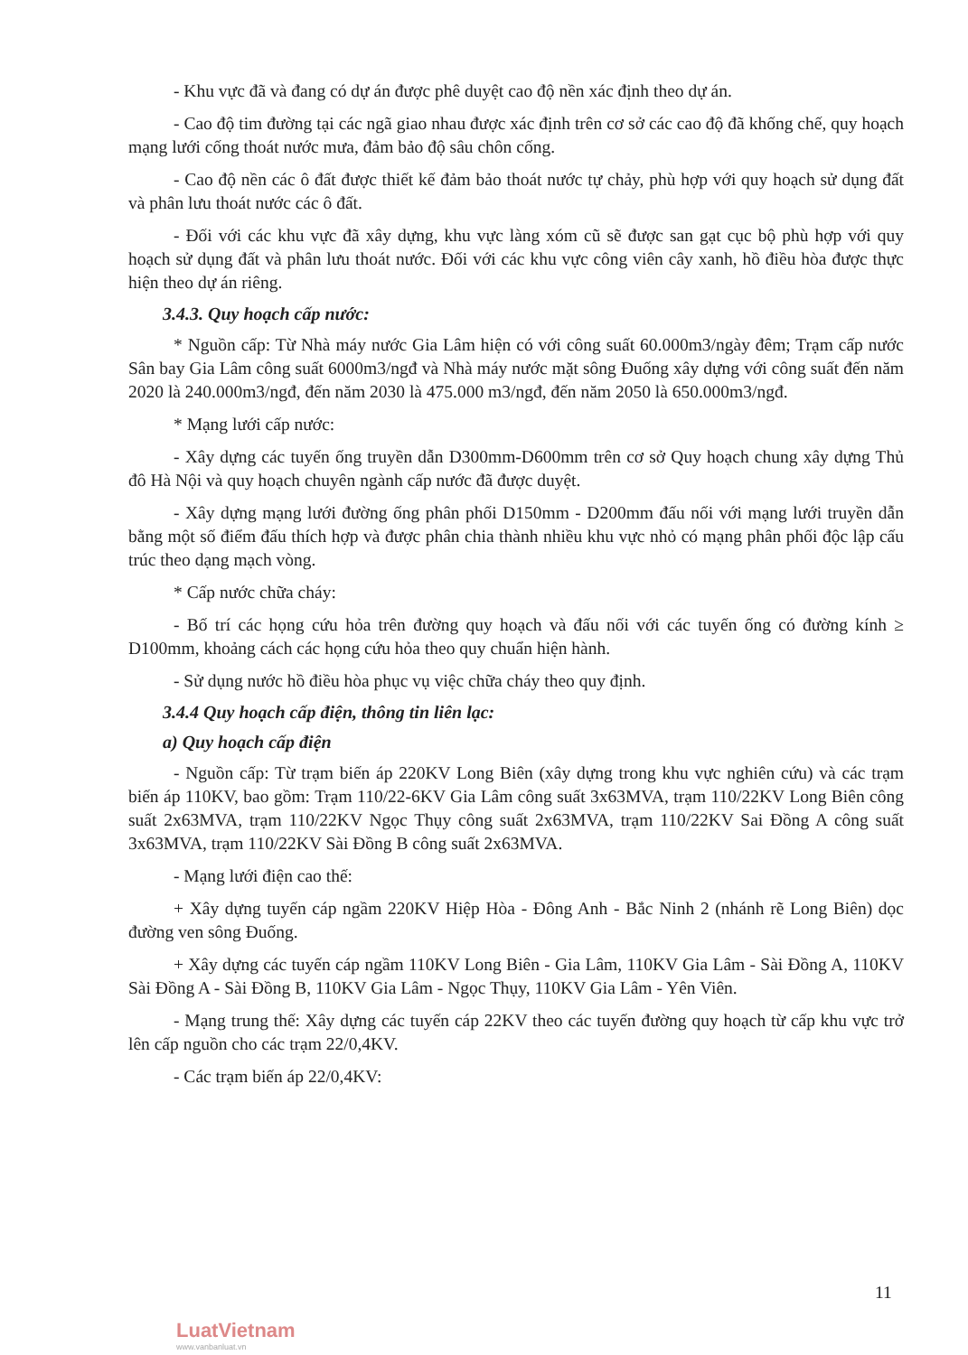- Khu vực đã và đang có dự án được phê duyệt cao độ nền xác định theo dự án.
- Cao độ tim đường tại các ngã giao nhau được xác định trên cơ sở các cao độ đã khống chế, quy hoạch mạng lưới cống thoát nước mưa, đảm bảo độ sâu chôn cống.
- Cao độ nền các ô đất được thiết kế đảm bảo thoát nước tự chảy, phù hợp với quy hoạch sử dụng đất và phân lưu thoát nước các ô đất.
- Đối với các khu vực đã xây dựng, khu vực làng xóm cũ sẽ được san gạt cục bộ phù hợp với quy hoạch sử dụng đất và phân lưu thoát nước. Đối với các khu vực công viên cây xanh, hồ điều hòa được thực hiện theo dự án riêng.
3.4.3. Quy hoạch cấp nước:
* Nguồn cấp: Từ Nhà máy nước Gia Lâm hiện có với công suất 60.000m3/ngày đêm; Trạm cấp nước Sân bay Gia Lâm công suất 6000m3/ngđ và Nhà máy nước mặt sông Đuống xây dựng với công suất đến năm 2020 là 240.000m3/ngđ, đến năm 2030 là 475.000 m3/ngđ, đến năm 2050 là 650.000m3/ngđ.
* Mạng lưới cấp nước:
- Xây dựng các tuyến ống truyền dẫn D300mm-D600mm trên cơ sở Quy hoạch chung xây dựng Thủ đô Hà Nội và quy hoạch chuyên ngành cấp nước đã được duyệt.
- Xây dựng mạng lưới đường ống phân phối D150mm - D200mm đấu nối với mạng lưới truyền dẫn bằng một số điểm đấu thích hợp và được phân chia thành nhiều khu vực nhỏ có mạng phân phối độc lập cấu trúc theo dạng mạch vòng.
* Cấp nước chữa cháy:
- Bố trí các họng cứu hỏa trên đường quy hoạch và đấu nối với các tuyến ống có đường kính ≥ D100mm, khoảng cách các họng cứu hỏa theo quy chuẩn hiện hành.
- Sử dụng nước hồ điều hòa phục vụ việc chữa cháy theo quy định.
3.4.4 Quy hoạch cấp điện, thông tin liên lạc:
a) Quy hoạch cấp điện
- Nguồn cấp: Từ trạm biến áp 220KV Long Biên (xây dựng trong khu vực nghiên cứu) và các trạm biến áp 110KV, bao gồm: Trạm 110/22-6KV Gia Lâm công suất 3x63MVA, trạm 110/22KV Long Biên công suất 2x63MVA, trạm 110/22KV Ngọc Thụy công suất 2x63MVA, trạm 110/22KV Sai Đồng A công suất 3x63MVA, trạm 110/22KV Sài Đồng B công suất 2x63MVA.
- Mạng lưới điện cao thế:
+ Xây dựng tuyến cáp ngầm 220KV Hiệp Hòa - Đông Anh - Bắc Ninh 2 (nhánh rẽ Long Biên) dọc đường ven sông Đuống.
+ Xây dựng các tuyến cáp ngầm 110KV Long Biên - Gia Lâm, 110KV Gia Lâm - Sài Đồng A, 110KV Sài Đồng A - Sài Đồng B, 110KV Gia Lâm - Ngọc Thụy, 110KV Gia Lâm - Yên Viên.
- Mạng trung thế: Xây dựng các tuyến cáp 22KV theo các tuyến đường quy hoạch từ cấp khu vực trở lên cấp nguồn cho các trạm 22/0,4KV.
- Các trạm biến áp 22/0,4KV:
11
LuatVietnam
www.vanbanluat.vn